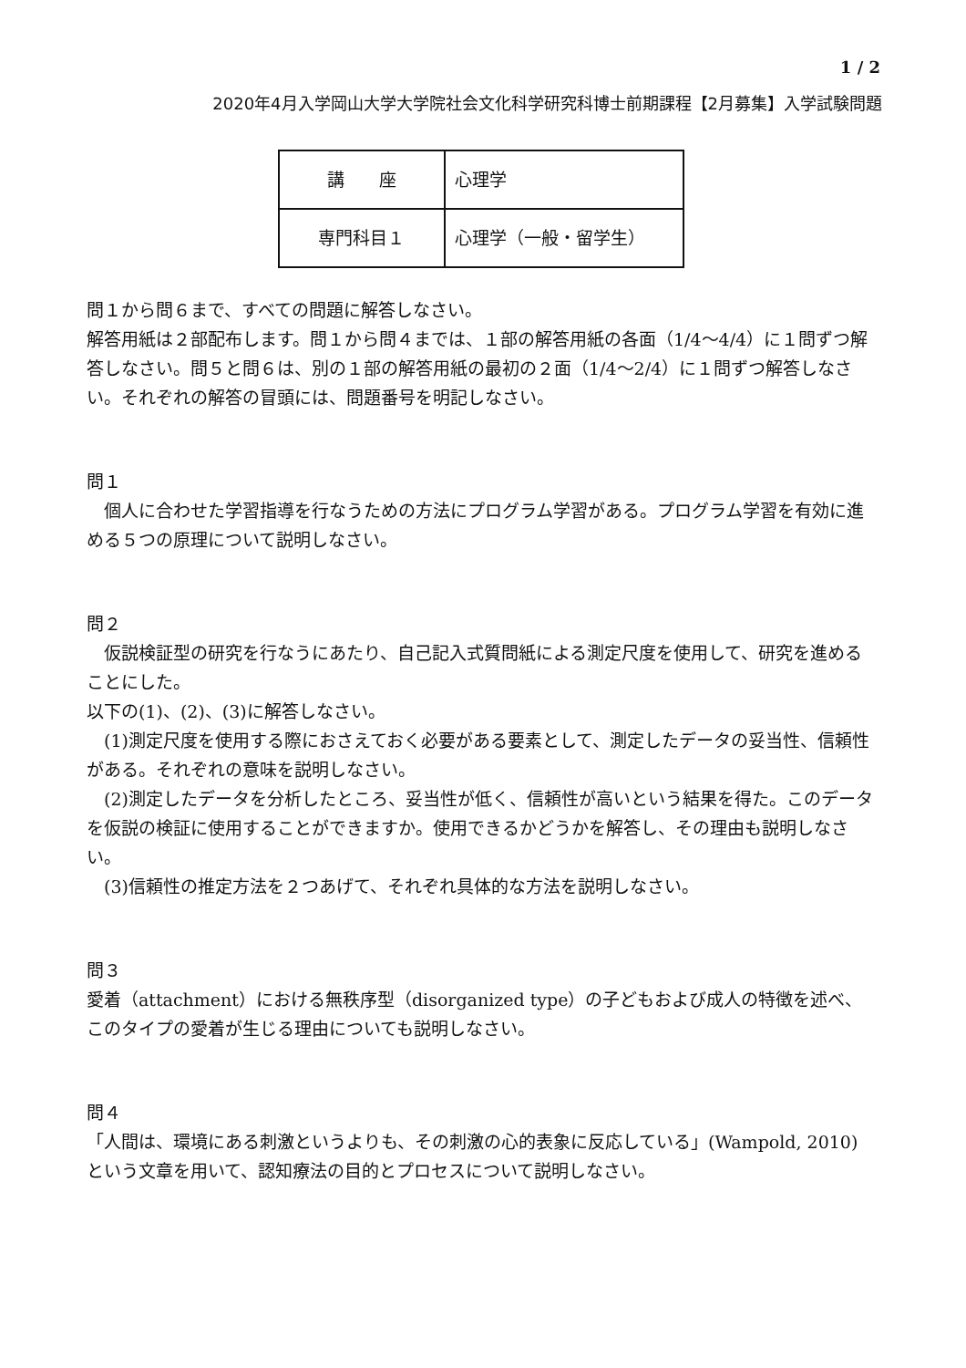1 / 2
2020年4月入学岡山大学大学院社会文化科学研究科博士前期課程【2月募集】入学試験問題
| 講 座 | 心理学 |
| 専門科目１ | 心理学（一般・留学生） |
問１から問６まで、すべての問題に解答しなさい。
解答用紙は２部配布します。問１から問４までは、１部の解答用紙の各面（1/4～4/4）に１問ずつ解答しなさい。問５と問６は、別の１部の解答用紙の最初の２面（1/4～2/4）に１問ずつ解答しなさい。それぞれの解答の冒頭には、問題番号を明記しなさい。
問１
個人に合わせた学習指導を行なうための方法にプログラム学習がある。プログラム学習を有効に進める５つの原理について説明しなさい。
問２
仮説検証型の研究を行なうにあたり、自己記入式質問紙による測定尺度を使用して、研究を進めることにした。
以下の(1)、(2)、(3)に解答しなさい。
(1)測定尺度を使用する際におさえておく必要がある要素として、測定したデータの妥当性、信頼性がある。それぞれの意味を説明しなさい。
(2)測定したデータを分析したところ、妥当性が低く、信頼性が高いという結果を得た。このデータを仮説の検証に使用することができますか。使用できるかどうかを解答し、その理由も説明しなさい。
(3)信頼性の推定方法を２つあげて、それぞれ具体的な方法を説明しなさい。
問３
愛着（attachment）における無秩序型（disorganized type）の子どもおよび成人の特徴を述べ、このタイプの愛着が生じる理由についても説明しなさい。
問４
「人間は、環境にある刺激というよりも、その刺激の心的表象に反応している」(Wampold, 2010) という文章を用いて、認知療法の目的とプロセスについて説明しなさい。